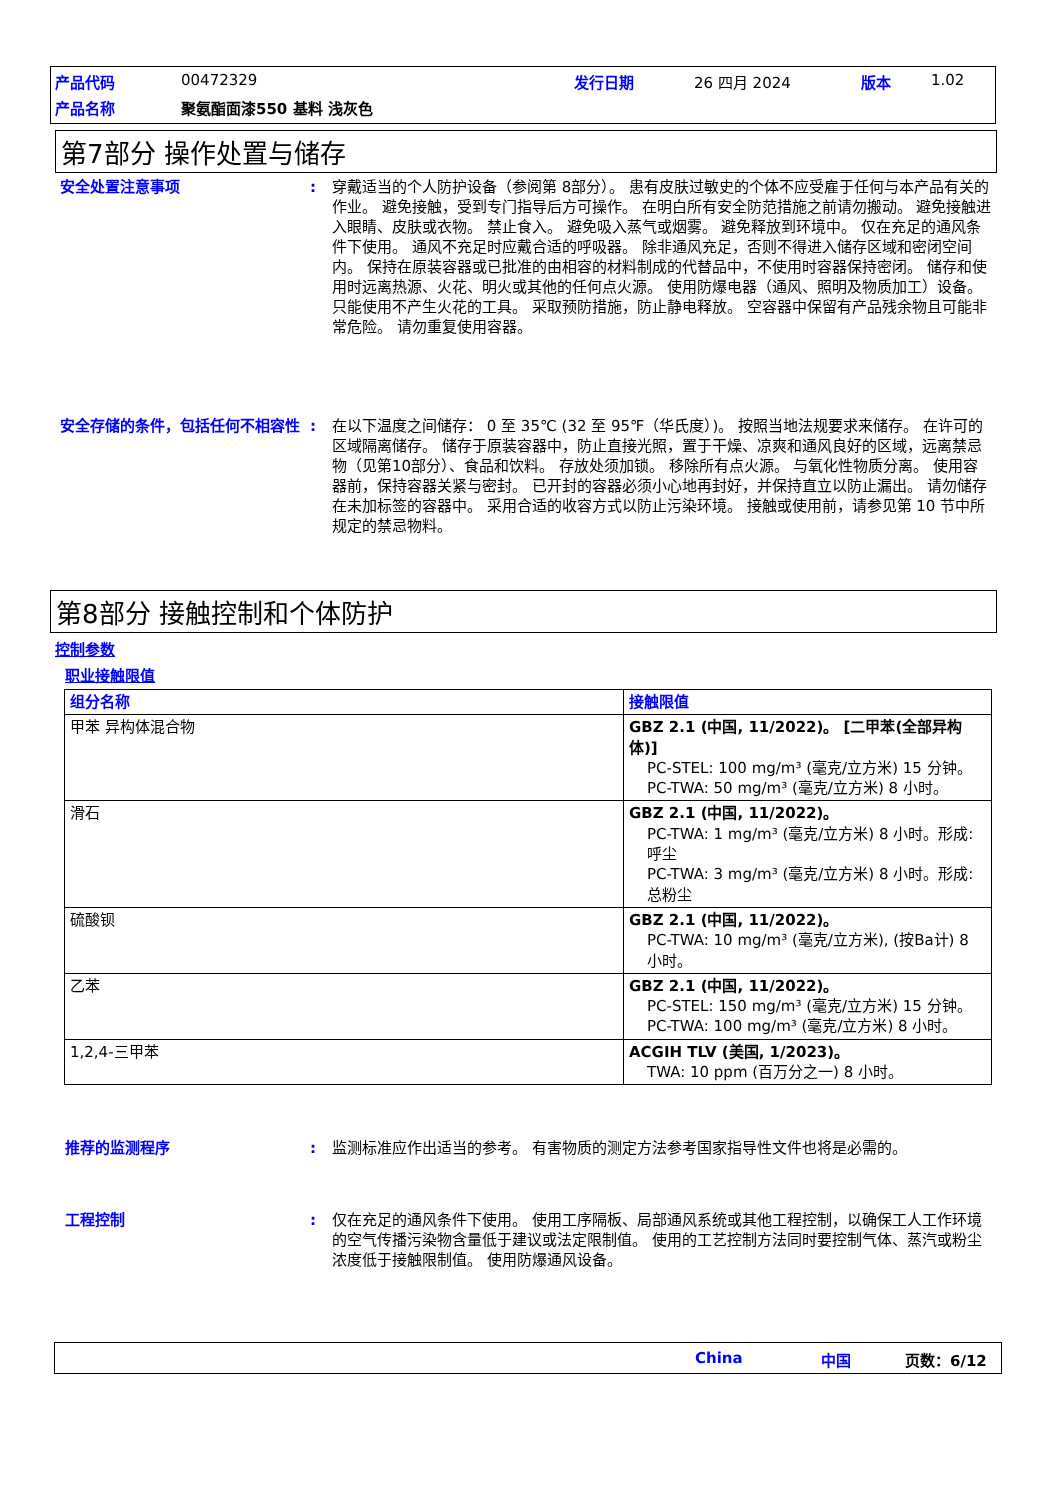产品代码 00472329 发行日期 26 四月 2024 版本 1.02
产品名称 聚氨酯面漆550 基料 浅灰色
第7部分 操作处置与储存
安全处置注意事项 : 穿戴适当的个人防护设备（参阅第 8部分）。 患有皮肤过敏史的个体不应受雇于任何与本产品有关的作业。 避免接触，受到专门指导后方可操作。 在明白所有安全防范措施之前请勿搬动。 避免接触进入眼睛、皮肤或衣物。 禁止食入。 避免吸入蒸气或烟雾。 避免释放到环境中。 仅在充足的通风条件下使用。 通风不充足时应戴合适的呼吸器。 除非通风充足，否则不得进入储存区域和密闭空间内。 保持在原装容器或已批准的由相容的材料制成的代替品中，不使用时容器保持密闭。 储存和使用时远离热源、火花、明火或其他的任何点火源。 使用防爆电器（通风、照明及物质加工）设备。 只能使用不产生火花的工具。 采取预防措施，防止静电释放。 空容器中保留有产品残余物且可能非常危险。 请勿重复使用容器。
安全存储的条件，包括任何不相容性 : 在以下温度之间储存： 0 至 35℃ (32 至 95℉（华氏度）)。 按照当地法规要求来储存。 在许可的区域隔离储存。 储存于原装容器中，防止直接光照，置于干燥、凉爽和通风良好的区域，远离禁忌物（见第10部分）、食品和饮料。 存放处须加锁。 移除所有点火源。 与氧化性物质分离。 使用容器前，保持容器关紧与密封。 已开封的容器必须小心地再封好，并保持直立以防止漏出。 请勿储存在未加标签的容器中。 采用合适的收容方式以防止污染环境。 接触或使用前，请参见第 10 节中所规定的禁忌物料。
第8部分 接触控制和个体防护
控制参数
职业接触限值
| 组分名称 | 接触限值 |
| --- | --- |
| 甲苯 异构体混合物 | GBZ 2.1 (中国, 11/2022)。 [二甲苯(全部异构体)] PC-STEL: 100 mg/m³ (毫克/立方米) 15 分钟。 PC-TWA: 50 mg/m³ (毫克/立方米) 8 小时。 |
| 滑石 | GBZ 2.1 (中国, 11/2022)。 PC-TWA: 1 mg/m³ (毫克/立方米) 8 小时。形成: 呼尘 PC-TWA: 3 mg/m³ (毫克/立方米) 8 小时。形成: 总粉尘 |
| 硫酸钡 | GBZ 2.1 (中国, 11/2022)。 PC-TWA: 10 mg/m³ (毫克/立方米), (按Ba计) 8 小时。 |
| 乙苯 | GBZ 2.1 (中国, 11/2022)。 PC-STEL: 150 mg/m³ (毫克/立方米) 15 分钟。 PC-TWA: 100 mg/m³ (毫克/立方米) 8 小时。 |
| 1,2,4-三甲苯 | ACGIH TLV (美国, 1/2023)。 TWA: 10 ppm (百万分之一) 8 小时。 |
推荐的监测程序 : 监测标准应作出适当的参考。 有害物质的测定方法参考国家指导性文件也将是必需的。
工程控制 : 仅在充足的通风条件下使用。 使用工序隔板、局部通风系统或其他工程控制，以确保工人工作环境的空气传播污染物含量低于建议或法定限制值。 使用的工艺控制方法同时要控制气体、蒸汽或粉尘浓度低于接触限制值。 使用防爆通风设备。
China 中国 页数：6/12